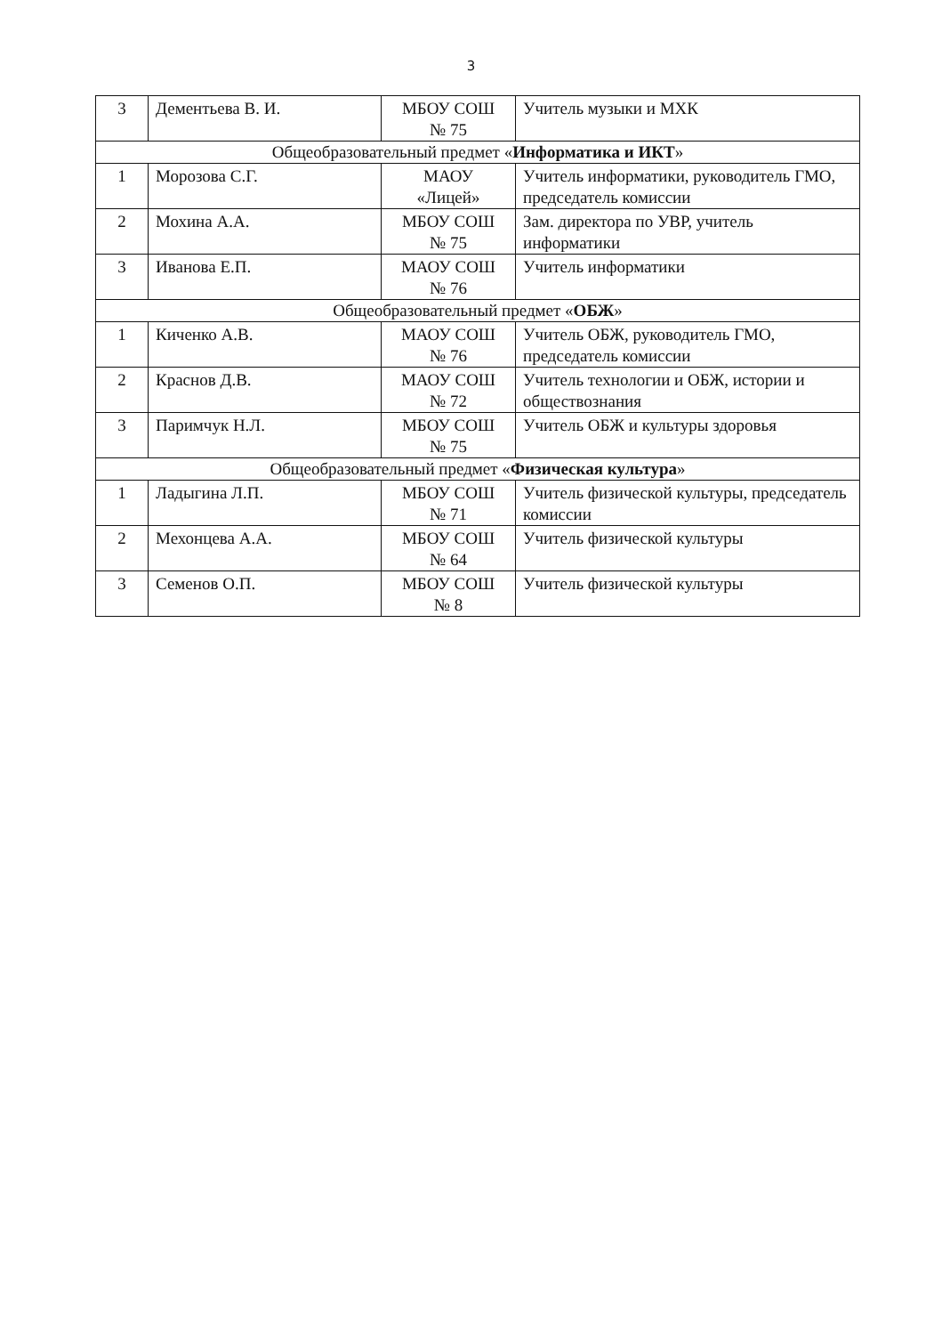3
| 3 | Дементьева В. И. | МБОУ СОШ № 75 | Учитель музыки и МХК |
| Общеобразовательный предмет « Информатика и ИКТ » | | | |
| 1 | Морозова С.Г. | МАОУ «Лицей» | Учитель информатики, руководитель ГМО, председатель комиссии |
| 2 | Мохина А.А. | МБОУ СОШ № 75 | Зам. директора по УВР, учитель информатики |
| 3 | Иванова Е.П. | МАОУ СОШ № 76 | Учитель информатики |
| Общеобразовательный предмет « ОБЖ » | | | |
| 1 | Киченко А.В. | МАОУ СОШ № 76 | Учитель ОБЖ, руководитель ГМО, председатель комиссии |
| 2 | Краснов Д.В. | МАОУ СОШ № 72 | Учитель технологии и ОБЖ, истории и обществознания |
| 3 | Паримчук Н.Л. | МБОУ СОШ № 75 | Учитель ОБЖ и культуры здоровья |
| Общеобразовательный предмет « Физическая культура » | | | |
| 1 | Ладыгина Л.П. | МБОУ СОШ № 71 | Учитель физической культуры, председатель комиссии |
| 2 | Мехонцева А.А. | МБОУ СОШ № 64 | Учитель физической культуры |
| 3 | Семенов О.П. | МБОУ СОШ № 8 | Учитель физической культуры |